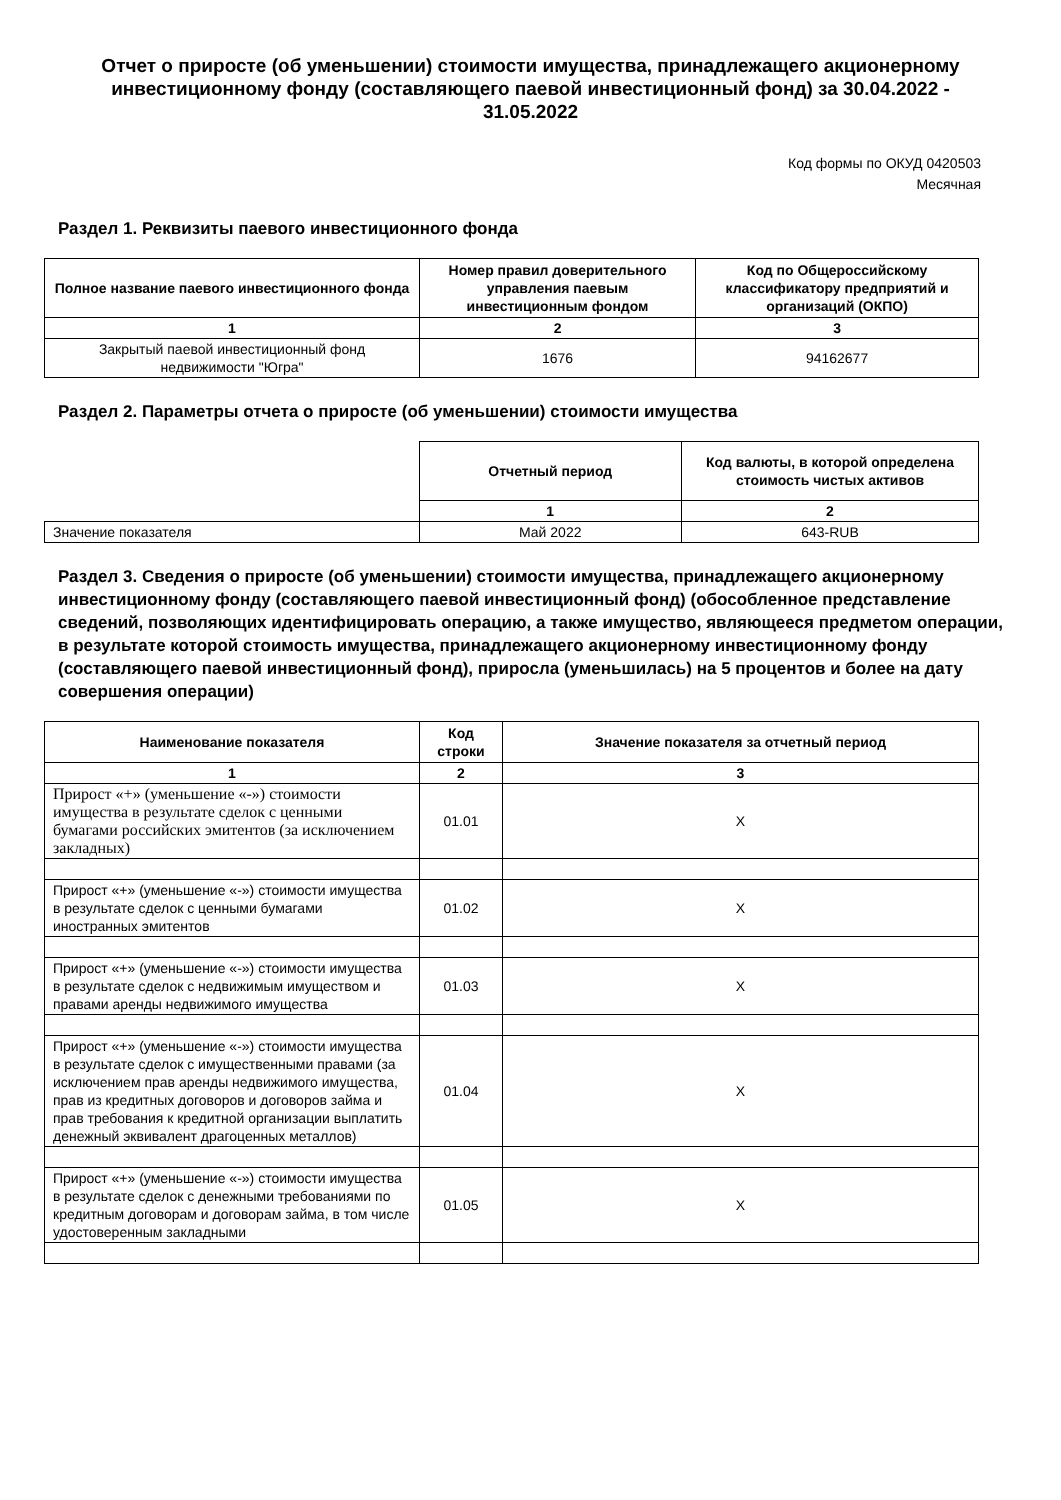Отчет о приросте (об уменьшении) стоимости имущества, принадлежащего акционерному инвестиционному фонду (составляющего паевой инвестиционный фонд) за 30.04.2022 - 31.05.2022
Код формы по ОКУД 0420503
Месячная
Раздел 1. Реквизиты паевого инвестиционного фонда
| Полное название паевого инвестиционного фонда | Номер правил доверительного управления паевым инвестиционным фондом | Код по Общероссийскому классификатору предприятий и организаций (ОКПО) |
| --- | --- | --- |
| 1 | 2 | 3 |
| Закрытый паевой инвестиционный фонд недвижимости "Югра" | 1676 | 94162677 |
Раздел 2. Параметры отчета о приросте (об уменьшении) стоимости имущества
| | Отчетный период | Код валюты, в которой определена стоимость чистых активов |
| | 1 | 2 |
| Значение показателя | Май 2022 | 643-RUB |
Раздел 3. Сведения о приросте (об уменьшении) стоимости имущества, принадлежащего акционерному инвестиционному фонду (составляющего паевой инвестиционный фонд) (обособленное представление сведений, позволяющих идентифицировать операцию, а также имущество, являющееся предметом операции, в результате которой стоимость имущества, принадлежащего акционерному инвестиционному фонду (составляющего паевой инвестиционный фонд), приросла (уменьшилась) на 5 процентов и более на дату совершения операции)
| Наименование показателя | Код строки | Значение показателя за отчетный период |
| --- | --- | --- |
| 1 | 2 | 3 |
| Прирост «+» (уменьшение «-») стоимости имущества в результате сделок с ценными бумагами российских эмитентов (за исключением закладных) | 01.01 | X |
| Прирост «+» (уменьшение «-») стоимости имущества в результате сделок с ценными бумагами иностранных эмитентов | 01.02 | X |
| Прирост «+» (уменьшение «-») стоимости имущества в результате сделок с недвижимым имуществом и правами аренды недвижимого имущества | 01.03 | X |
| Прирост «+» (уменьшение «-») стоимости имущества в результате сделок с имущественными правами (за исключением прав аренды недвижимого имущества, прав из кредитных договоров и договоров займа и прав требования к кредитной организации выплатить денежный эквивалент драгоценных металлов) | 01.04 | X |
| Прирост «+» (уменьшение «-») стоимости имущества в результате сделок с денежными требованиями по кредитным договорам и договорам займа, в том числе удостоверенным закладными | 01.05 | X |